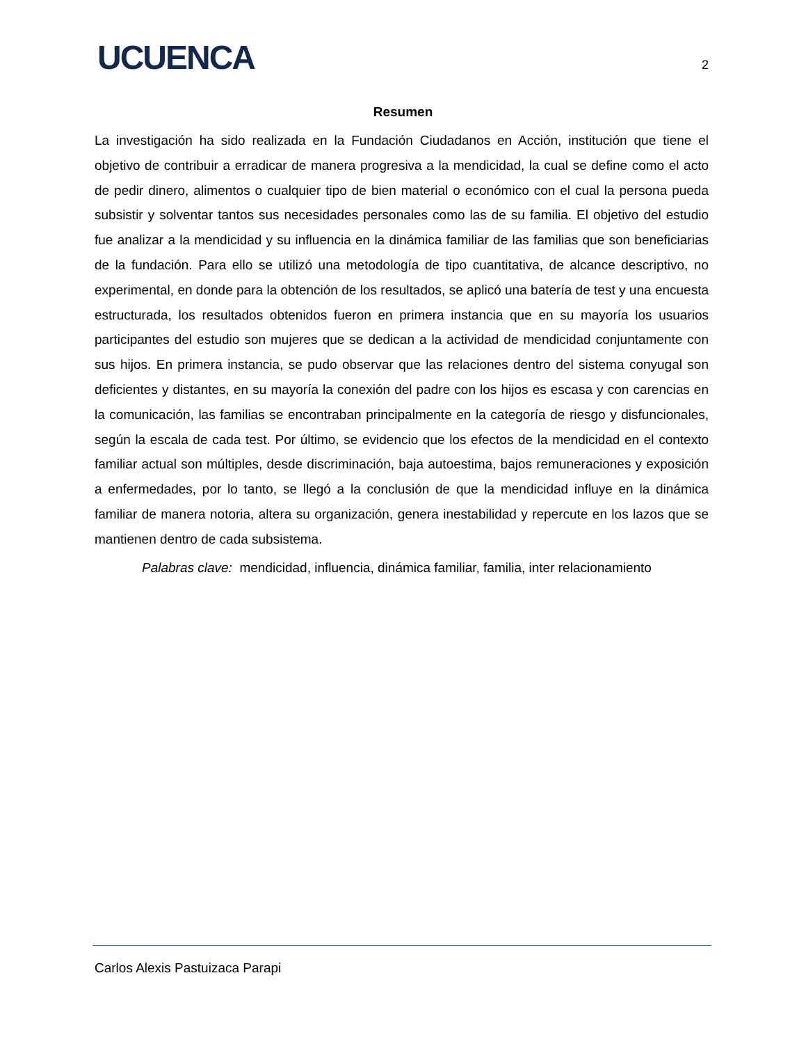UCUENCA
2
Resumen
La investigación ha sido realizada en la Fundación Ciudadanos en Acción, institución que tiene el objetivo de contribuir a erradicar de manera progresiva a la mendicidad, la cual se define como el acto de pedir dinero, alimentos o cualquier tipo de bien material o económico con el cual la persona pueda subsistir y solventar tantos sus necesidades personales como las de su familia. El objetivo del estudio fue analizar a la mendicidad y su influencia en la dinámica familiar de las familias que son beneficiarias de la fundación. Para ello se utilizó una metodología de tipo cuantitativa, de alcance descriptivo, no experimental, en donde para la obtención de los resultados, se aplicó una batería de test y una encuesta estructurada, los resultados obtenidos fueron en primera instancia que en su mayoría los usuarios participantes del estudio son mujeres que se dedican a la actividad de mendicidad conjuntamente con sus hijos. En primera instancia, se pudo observar que las relaciones dentro del sistema conyugal son deficientes y distantes, en su mayoría la conexión del padre con los hijos es escasa y con carencias en la comunicación, las familias se encontraban principalmente en la categoría de riesgo y disfuncionales, según la escala de cada test. Por último, se evidencio que los efectos de la mendicidad en el contexto familiar actual son múltiples, desde discriminación, baja autoestima, bajos remuneraciones y exposición a enfermedades, por lo tanto, se llegó a la conclusión de que la mendicidad influye en la dinámica familiar de manera notoria, altera su organización, genera inestabilidad y repercute en los lazos que se mantienen dentro de cada subsistema.
Palabras clave: mendicidad, influencia, dinámica familiar, familia, inter relacionamiento
Carlos Alexis Pastuizaca Parapi